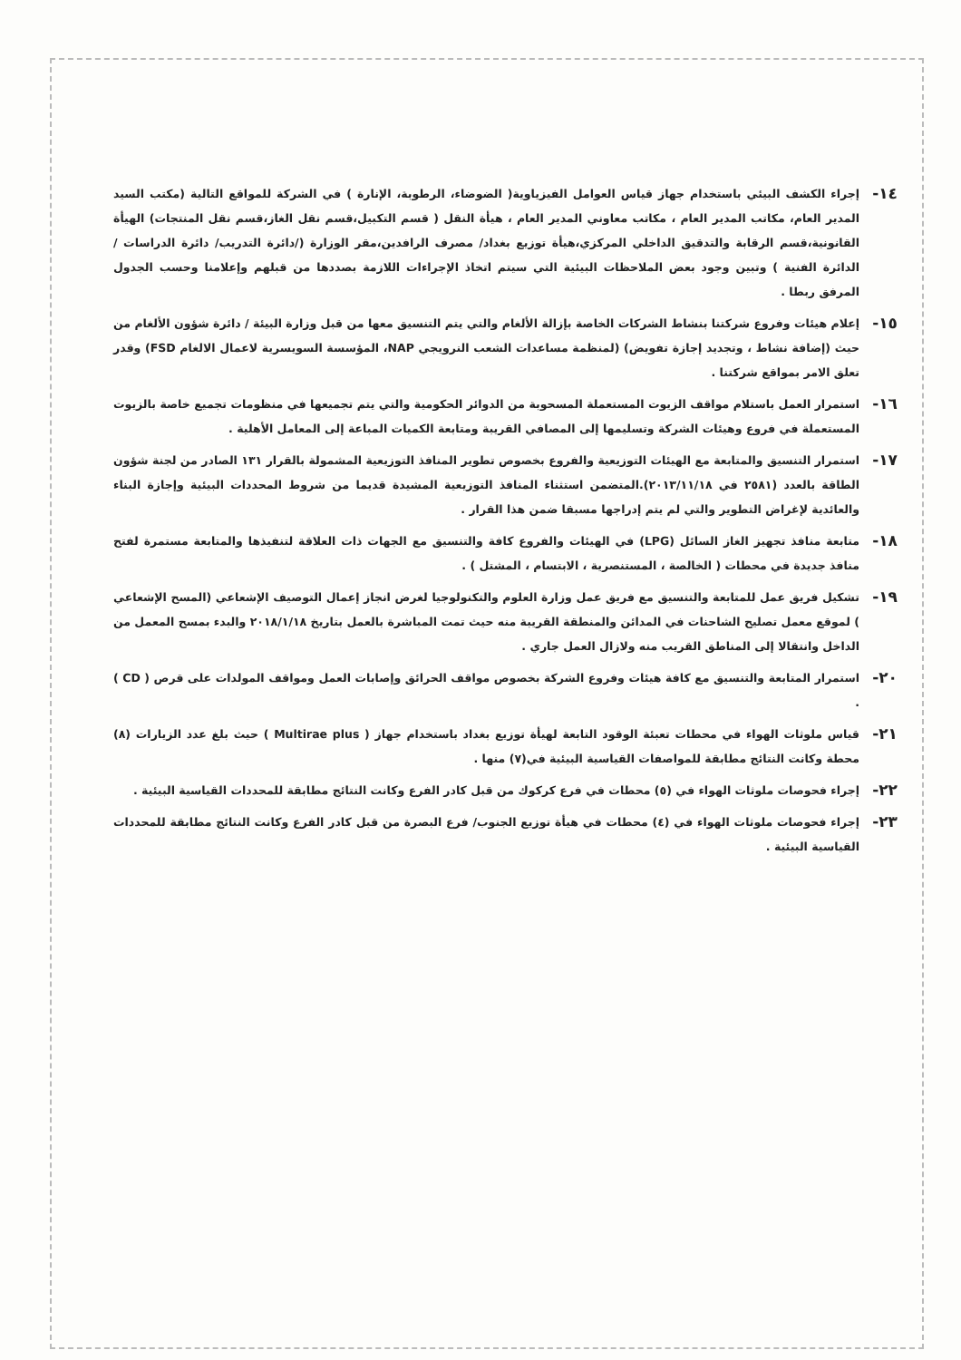١٤-
إجراء الكشف البيئي باستخدام جهاز قياس العوامل الفيزياوية( الضوضاء، الرطوبة، الإنارة ) في الشركة للمواقع التالية (مكتب السيد المدير العام، مكاتب المدير العام ، مكاتب معاوني المدير العام ، هيأة النقل ( قسم التكبيل،قسم نقل الغاز،قسم نقل المنتجات) الهيأة القانونية،قسم الرقابة والتدقيق الداخلي المركزي،هيأة توزيع بغداد/ مصرف الرافدين،مقر الوزارة (/دائرة التدريب/ دائرة الدراسات / الدائرة الفنية ) وتبين وجود بعض الملاحظات البيئية التي سيتم اتخاذ الإجراءات اللازمة بصددها من قبلهم وإعلامنا وحسب الجدول المرفق ربطا .
١٥-
إعلام هيئات وفروع شركتنا بنشاط الشركات الخاصة بإزالة الألغام والتي يتم التنسيق معها من قبل وزارة البيئة / دائرة شؤون الألغام من حيث (إضافة نشاط ، وتجديد إجازة تفويض) (لمنظمة مساعدات الشعب النرويجي NAP، المؤسسة السويسرية لاعمال الالغام FSD) وقدر تعلق الامر بمواقع شركتنا .
١٦-
استمرار العمل باستلام مواقف الزيوت المستعملة المسحوبة من الدوائر الحكومية والتي يتم تجميعها في منظومات تجميع خاصة بالزيوت المستعملة في فروع وهيئات الشركة وتسليمها إلى المصافي القريبة ومتابعة الكميات المباعة إلى المعامل الأهلية .
١٧-
استمرار التنسيق والمتابعة مع الهيئات التوزيعية والفروع بخصوص تطوير المنافذ التوزيعية المشمولة بالقرار ١٣١ الصادر من لجنة شؤون الطاقة بالعدد (٢٥٨١ في ٢٠١٣/١١/١٨).المتضمن استثناء المنافذ التوزيعية المشيدة قديما من شروط المحددات البيئية وإجازة البناء والعائدية لإغراض التطوير والتي لم يتم إدراجها مسبقا ضمن هذا القرار .
١٨-
متابعة منافذ تجهيز الغاز السائل (LPG) في الهيئات والفروع كافة والتنسيق مع الجهات ذات العلاقة لتنفيذها والمتابعة مستمرة لفتح منافذ جديدة في محطات ( الخالصة ، المستنصرية ، الابتسام ، المشتل ) .
١٩-
تشكيل فريق عمل للمتابعة والتنسيق مع فريق عمل وزارة العلوم والتكنولوجيا لغرض انجاز إعمال التوصيف الإشعاعي (المسح الإشعاعي ) لموقع معمل تصليح الشاحنات في المدائن والمنطقة القريبة منه حيث تمت المباشرة بالعمل بتاريخ ٢٠١٨/١/١٨ والبدء بمسح المعمل من الداخل وانتقالا إلى المناطق القريب منه ولازال العمل جاري .
٢٠-
استمرار المتابعة والتنسيق مع كافة هيئات وفروع الشركة بخصوص مواقف الحرائق وإصابات العمل ومواقف المولدات على قرص ( CD ) .
٢١-
قياس ملوثات الهواء في محطات تعبئة الوقود التابعة لهيأة توزيع بغداد باستخدام جهاز ( Multirae plus ) حيث بلغ عدد الزيارات (٨) محطة وكانت النتائج مطابقة للمواصفات القياسية البيئية في(٧) منها .
٢٢-
إجراء فحوصات ملوثات الهواء في (٥) محطات في فرع كركوك من قبل كادر الفرع وكانت النتائج مطابقة للمحددات القياسية البيئية .
٢٣-
إجراء فحوصات ملوثات الهواء في (٤) محطات في هيأة توزيع الجنوب/ فرع البصرة من قبل كادر الفرع وكانت النتائج مطابقة للمحددات القياسية البيئية .